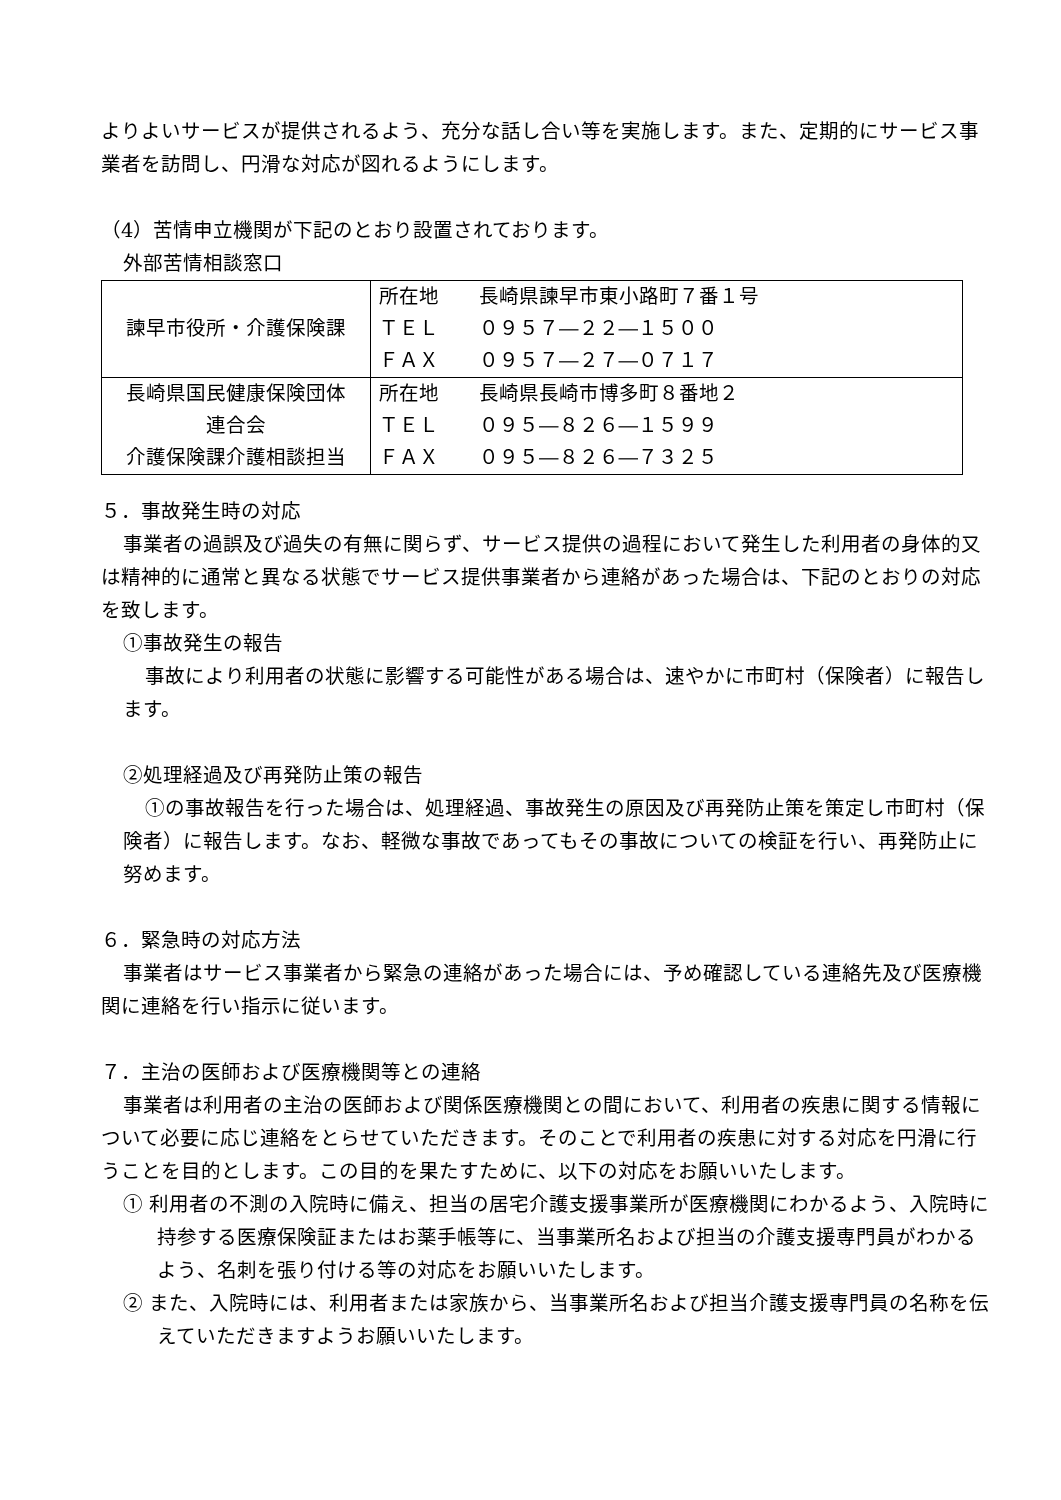よりよいサービスが提供されるよう、充分な話し合い等を実施します。また、定期的にサービス事業者を訪問し、円滑な対応が図れるようにします。
（4）苦情申立機関が下記のとおり設置されております。
外部苦情相談窓口
| 諫早市役所・介護保険課 | 所在地 長崎県諫早市東小路町７番１号 ＴＥＬ ０９５７―２２―１５００ ＦＡＸ ０９５７―２７―０７１７ |
| 長崎県国民健康保険団体 連合会 介護保険課介護相談担当 | 所在地 長崎県長崎市博多町８番地２ ＴＥＬ ０９５―８２６―１５９９ ＦＡＸ ０９５―８２６―７３２５ |
５．事故発生時の対応
事業者の過誤及び過失の有無に関らず、サービス提供の過程において発生した利用者の身体的又は精神的に通常と異なる状態でサービス提供事業者から連絡があった場合は、下記のとおりの対応を致します。
①事故発生の報告
事故により利用者の状態に影響する可能性がある場合は、速やかに市町村（保険者）に報告します。
②処理経過及び再発防止策の報告
①の事故報告を行った場合は、処理経過、事故発生の原因及び再発防止策を策定し市町村（保険者）に報告します。なお、軽微な事故であってもその事故についての検証を行い、再発防止に努めます。
６．緊急時の対応方法
事業者はサービス事業者から緊急の連絡があった場合には、予め確認している連絡先及び医療機関に連絡を行い指示に従います。
７．主治の医師および医療機関等との連絡
事業者は利用者の主治の医師および関係医療機関との間において、利用者の疾患に関する情報について必要に応じ連絡をとらせていただきます。そのことで利用者の疾患に対する対応を円滑に行うことを目的とします。この目的を果たすために、以下の対応をお願いいたします。
① 利用者の不測の入院時に備え、担当の居宅介護支援事業所が医療機関にわかるよう、入院時に持参する医療保険証またはお薬手帳等に、当事業所名および担当の介護支援専門員がわかるよう、名刺を張り付ける等の対応をお願いいたします。
② また、入院時には、利用者または家族から、当事業所名および担当介護支援専門員の名称を伝えていただきますようお願いいたします。